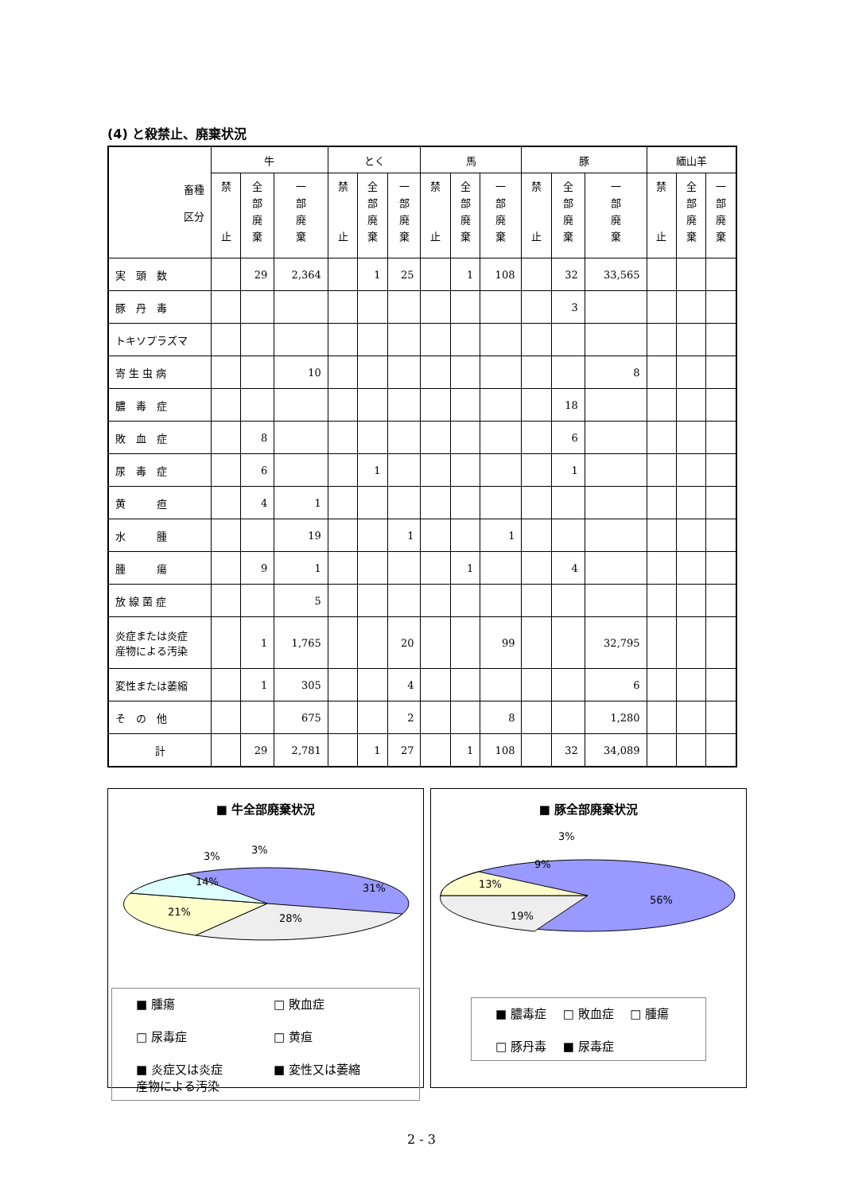(4) と殺禁止、廃棄状況
| 畜種 区分 | 牛 | | | とく | | | 馬 | | | 豚 | | | 緬山羊 | | |
| --- | --- | --- | --- | --- | --- | --- | --- | --- | --- | --- | --- | --- | --- | --- | --- |
| | 禁 止 | 全 部 廃 棄 | 一 部 廃 棄 | 禁 止 | 全 部 廃 棄 | 一 部 廃 棄 | 禁 止 | 全 部 廃 棄 | 一 部 廃 棄 | 禁 止 | 全 部 廃 棄 | 一 部 廃 棄 | 禁 止 | 全 部 廃 棄 | 一 部 廃 棄 |
| 実 頭 数 | | 29 | 2,364 | | 1 | 25 | | 1 | 108 | | 32 | 33,565 | | | |
| 豚 丹 毒 | | | | | | | | | | | 3 | | | | |
| トキソプラズマ | | | | | | | | | | | | | | | |
| 寄 生 虫 病 | | | 10 | | | | | | | | | 8 | | | |
| 膿 毒 症 | | | | | | | | | | | 18 | | | | |
| 敗 血 症 | | 8 | | | | | | | | | 6 | | | | |
| 尿 毒 症 | | 6 | | | 1 | | | | | | 1 | | | | |
| 黄 疸 | | 4 | 1 | | | | | | | | | | | | |
| 水 腫 | | | 19 | | | 1 | | | 1 | | | | | | |
| 腫 瘍 | | 9 | 1 | | | | | 1 | | | 4 | | | | |
| 放 線 菌 症 | | | 5 | | | | | | | | | | | | |
| 炎症または炎症 産物による汚染 | | 1 | 1,765 | | | 20 | | | 99 | | | 32,795 | | | |
| 変性または萎縮 | | 1 | 305 | | | 4 | | | | | | 6 | | | |
| そ の 他 | | | 675 | | | 2 | | | 8 | | | 1,280 | | | |
| 計 | | 29 | 2,781 | | 1 | 27 | | 1 | 108 | | 32 | 34,089 | | | |
■ 牛全部廃棄状況
31%
28%
21%
14%
3%
3%
■ 腫瘍 □ 敗血症 □ 尿毒症 □ 黄疸 ■ 炎症又は炎症
産物による汚染 ■ 変性又は萎縮
■ 豚全部廃棄状況
56%
19%
13%
9%
3%
■ 膿毒症 □ 敗血症 □ 腫瘍 □ 豚丹毒 ■ 尿毒症
2 - 3